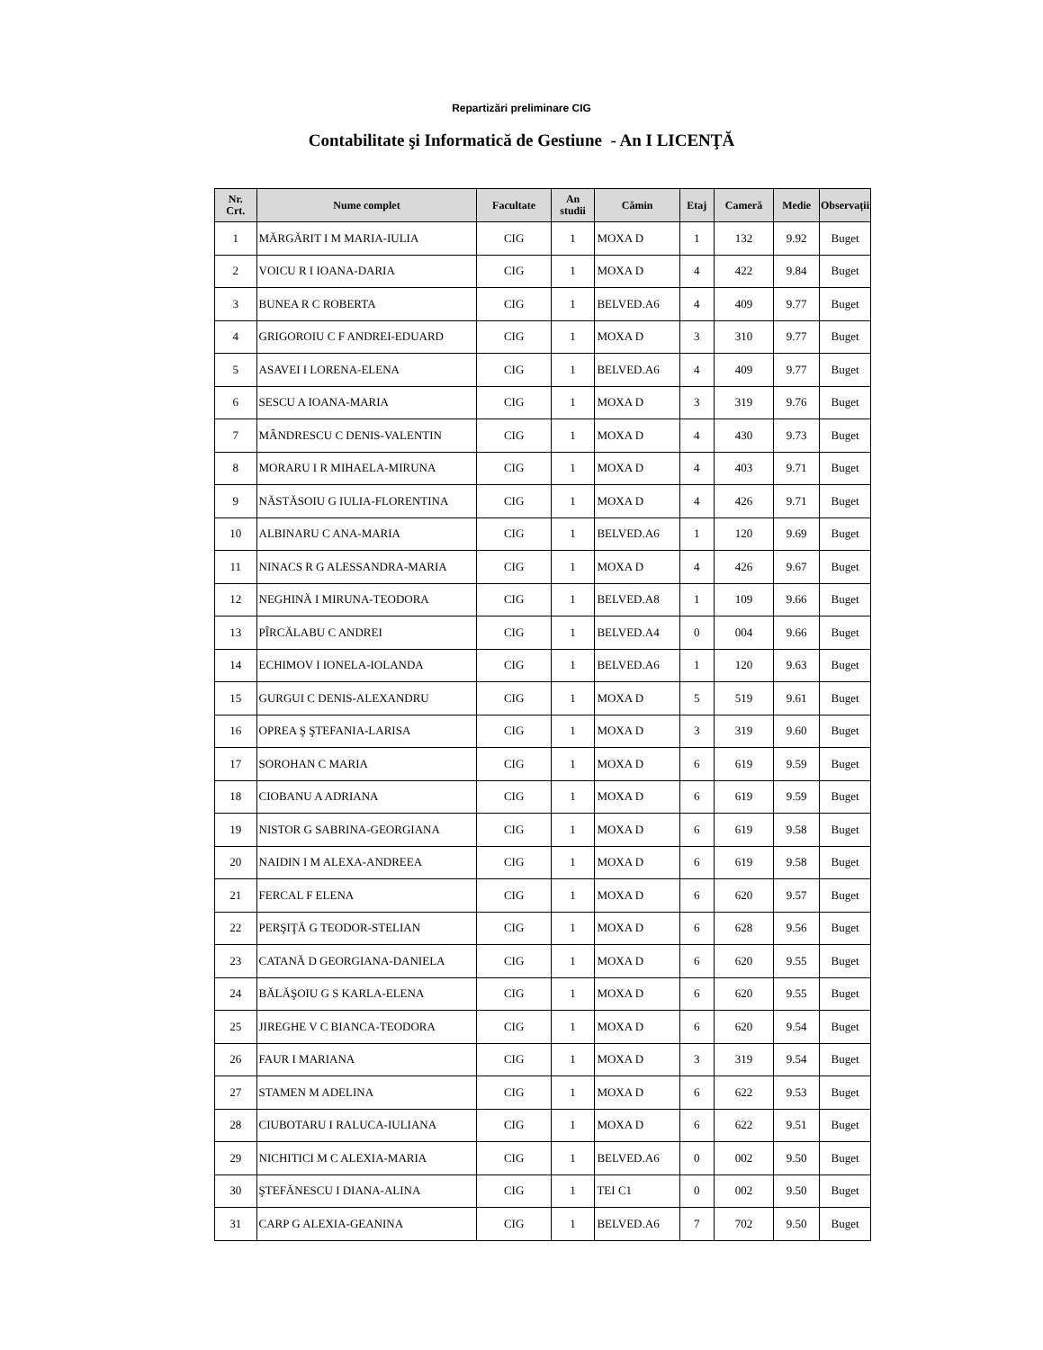Repartizări preliminare CIG
Contabilitate şi Informatică de Gestiune - An I LICENŢĂ
| Nr. Crt. | Nume complet | Facultate | An studii | Cămin | Etaj | Cameră | Medie | Observații |
| --- | --- | --- | --- | --- | --- | --- | --- | --- |
| 1 | MĂRGĂRIT I M MARIA-IULIA | CIG | 1 | MOXA D | 1 | 132 | 9.92 | Buget |
| 2 | VOICU R I IOANA-DARIA | CIG | 1 | MOXA D | 4 | 422 | 9.84 | Buget |
| 3 | BUNEA R C ROBERTA | CIG | 1 | BELVED.A6 | 4 | 409 | 9.77 | Buget |
| 4 | GRIGOROIU C F ANDREI-EDUARD | CIG | 1 | MOXA D | 3 | 310 | 9.77 | Buget |
| 5 | ASAVEI I LORENA-ELENA | CIG | 1 | BELVED.A6 | 4 | 409 | 9.77 | Buget |
| 6 | SESCU A IOANA-MARIA | CIG | 1 | MOXA D | 3 | 319 | 9.76 | Buget |
| 7 | MÂNDRESCU C DENIS-VALENTIN | CIG | 1 | MOXA D | 4 | 430 | 9.73 | Buget |
| 8 | MORARU I R MIHAELA-MIRUNA | CIG | 1 | MOXA D | 4 | 403 | 9.71 | Buget |
| 9 | NĂSTĂSOIU G IULIA-FLORENTINA | CIG | 1 | MOXA D | 4 | 426 | 9.71 | Buget |
| 10 | ALBINARU C ANA-MARIA | CIG | 1 | BELVED.A6 | 1 | 120 | 9.69 | Buget |
| 11 | NINACS R G ALESSANDRA-MARIA | CIG | 1 | MOXA D | 4 | 426 | 9.67 | Buget |
| 12 | NEGHINĂ I MIRUNA-TEODORA | CIG | 1 | BELVED.A8 | 1 | 109 | 9.66 | Buget |
| 13 | PÎRCĂLABU C ANDREI | CIG | 1 | BELVED.A4 | 0 | 004 | 9.66 | Buget |
| 14 | ECHIMOV I IONELA-IOLANDA | CIG | 1 | BELVED.A6 | 1 | 120 | 9.63 | Buget |
| 15 | GURGUI C DENIS-ALEXANDRU | CIG | 1 | MOXA D | 5 | 519 | 9.61 | Buget |
| 16 | OPREA Ş ŞTEFANIA-LARISA | CIG | 1 | MOXA D | 3 | 319 | 9.60 | Buget |
| 17 | SOROHAN C MARIA | CIG | 1 | MOXA D | 6 | 619 | 9.59 | Buget |
| 18 | CIOBANU A ADRIANA | CIG | 1 | MOXA D | 6 | 619 | 9.59 | Buget |
| 19 | NISTOR G SABRINA-GEORGIANA | CIG | 1 | MOXA D | 6 | 619 | 9.58 | Buget |
| 20 | NAIDIN I M ALEXA-ANDREEA | CIG | 1 | MOXA D | 6 | 619 | 9.58 | Buget |
| 21 | FERCAL F ELENA | CIG | 1 | MOXA D | 6 | 620 | 9.57 | Buget |
| 22 | PERŞIŢĂ G TEODOR-STELIAN | CIG | 1 | MOXA D | 6 | 628 | 9.56 | Buget |
| 23 | CATANĂ D GEORGIANA-DANIELA | CIG | 1 | MOXA D | 6 | 620 | 9.55 | Buget |
| 24 | BĂLĂŞOIU G S KARLA-ELENA | CIG | 1 | MOXA D | 6 | 620 | 9.55 | Buget |
| 25 | JIREGHE V C BIANCA-TEODORA | CIG | 1 | MOXA D | 6 | 620 | 9.54 | Buget |
| 26 | FAUR I MARIANA | CIG | 1 | MOXA D | 3 | 319 | 9.54 | Buget |
| 27 | STAMEN M ADELINA | CIG | 1 | MOXA D | 6 | 622 | 9.53 | Buget |
| 28 | CIUBOTARU I RALUCA-IULIANA | CIG | 1 | MOXA D | 6 | 622 | 9.51 | Buget |
| 29 | NICHITICI M C ALEXIA-MARIA | CIG | 1 | BELVED.A6 | 0 | 002 | 9.50 | Buget |
| 30 | ŞTEFĂNESCU I DIANA-ALINA | CIG | 1 | TEI C1 | 0 | 002 | 9.50 | Buget |
| 31 | CARP G ALEXIA-GEANINA | CIG | 1 | BELVED.A6 | 7 | 702 | 9.50 | Buget |